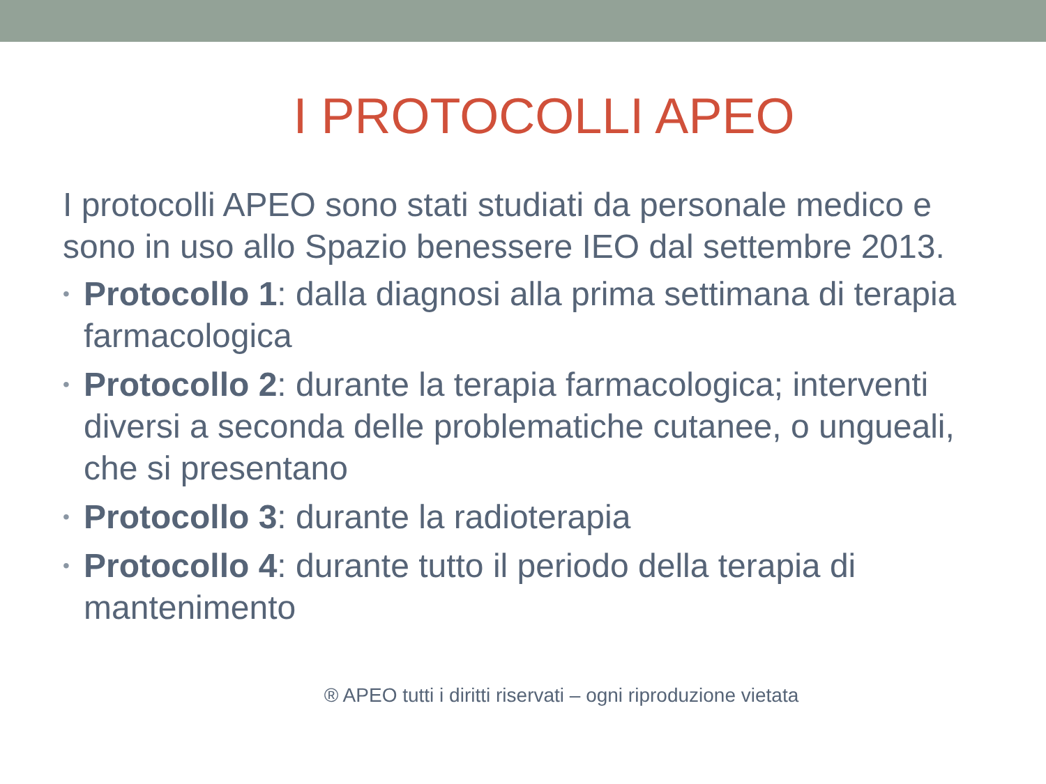I PROTOCOLLI APEO
I protocolli APEO sono stati studiati da personale medico e sono in uso allo Spazio benessere IEO dal settembre 2013.
• Protocollo 1: dalla diagnosi alla prima settimana di terapia farmacologica
• Protocollo 2: durante la terapia farmacologica; interventi diversi a seconda delle problematiche cutanee, o ungueali, che si presentano
• Protocollo 3: durante la radioterapia
• Protocollo 4: durante tutto il periodo della terapia di mantenimento
® APEO tutti i diritti riservati – ogni riproduzione vietata